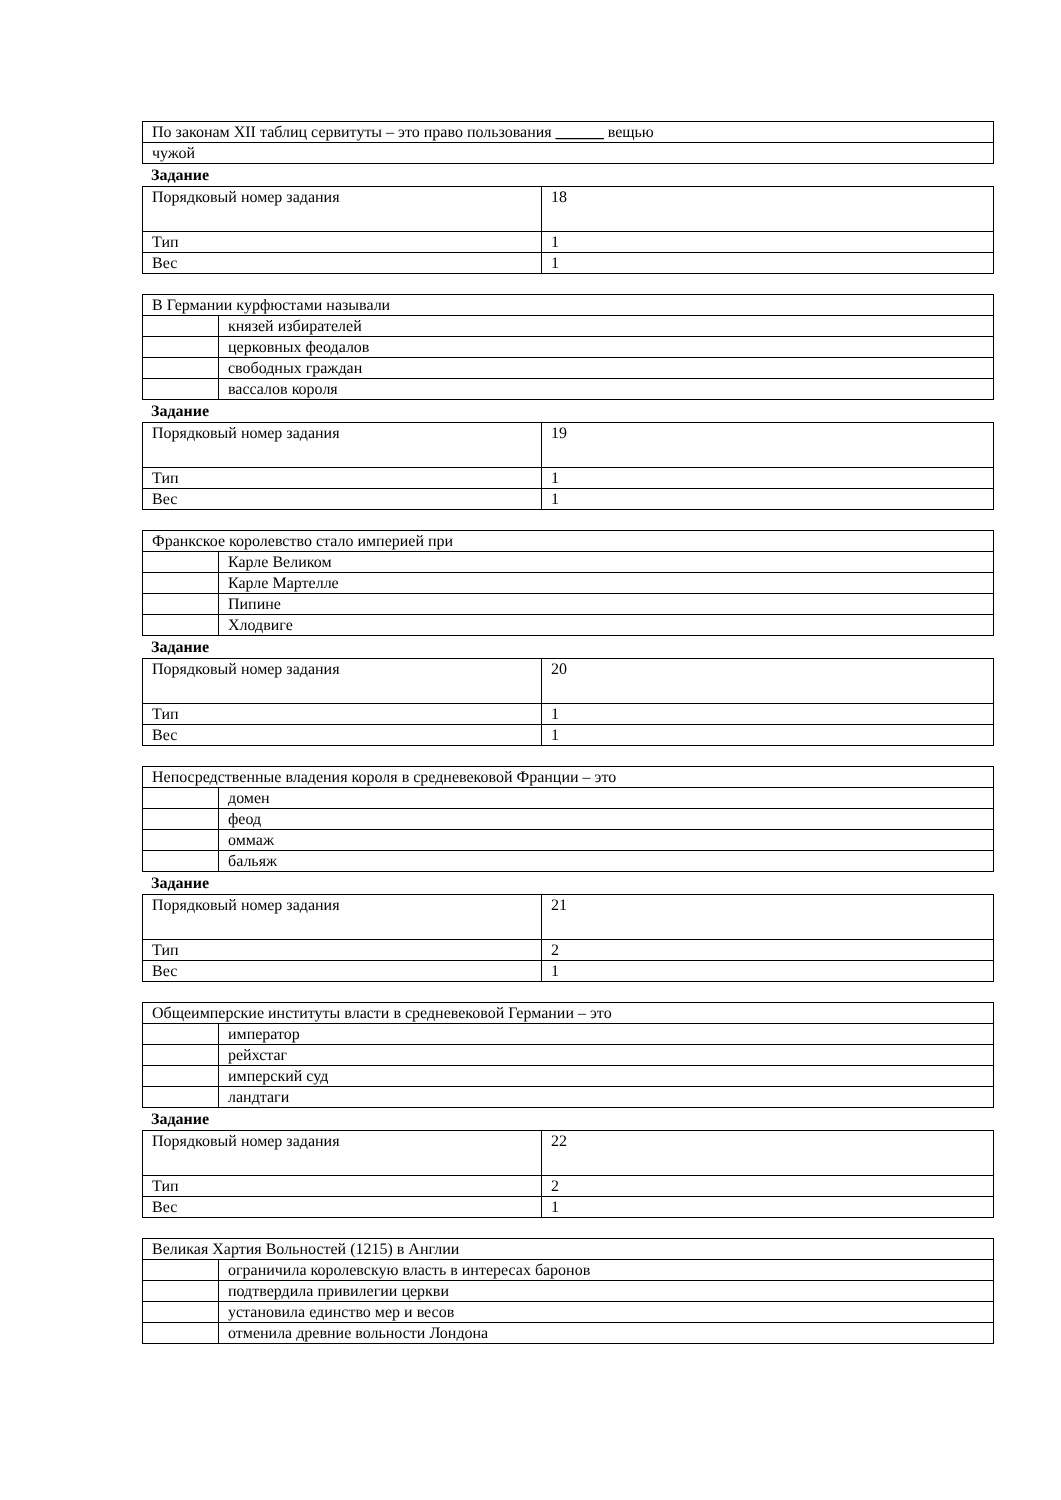| По законам XII таблиц сервитуты – это право пользования ______ вещью |
| чужой |
Задание
| Порядковый номер задания | 18 |
| Тип | 1 |
| Вес | 1 |
| В Германии курфюстами называли | |
| | князей избирателей |
| | церковных феодалов |
| | свободных граждан |
| | вассалов короля |
Задание
| Порядковый номер задания | 19 |
| Тип | 1 |
| Вес | 1 |
| Франкское королевство стало империей при | |
| | Карле Великом |
| | Карле Мартелле |
| | Пипине |
| | Хлодвиге |
Задание
| Порядковый номер задания | 20 |
| Тип | 1 |
| Вес | 1 |
| Непосредственные владения короля в средневековой Франции – это | |
| | домен |
| | феод |
| | оммаж |
| | бальяж |
Задание
| Порядковый номер задания | 21 |
| Тип | 2 |
| Вес | 1 |
| Общеимперские институты власти в средневековой Германии – это | |
| | император |
| | рейхстаг |
| | имперский суд |
| | ландтаги |
Задание
| Порядковый номер задания | 22 |
| Тип | 2 |
| Вес | 1 |
| Великая Хартия Вольностей (1215) в Англии | |
| | ограничила королевскую власть в интересах баронов |
| | подтвердила привилегии церкви |
| | установила единство мер и весов |
| | отменила древние вольности Лондона |